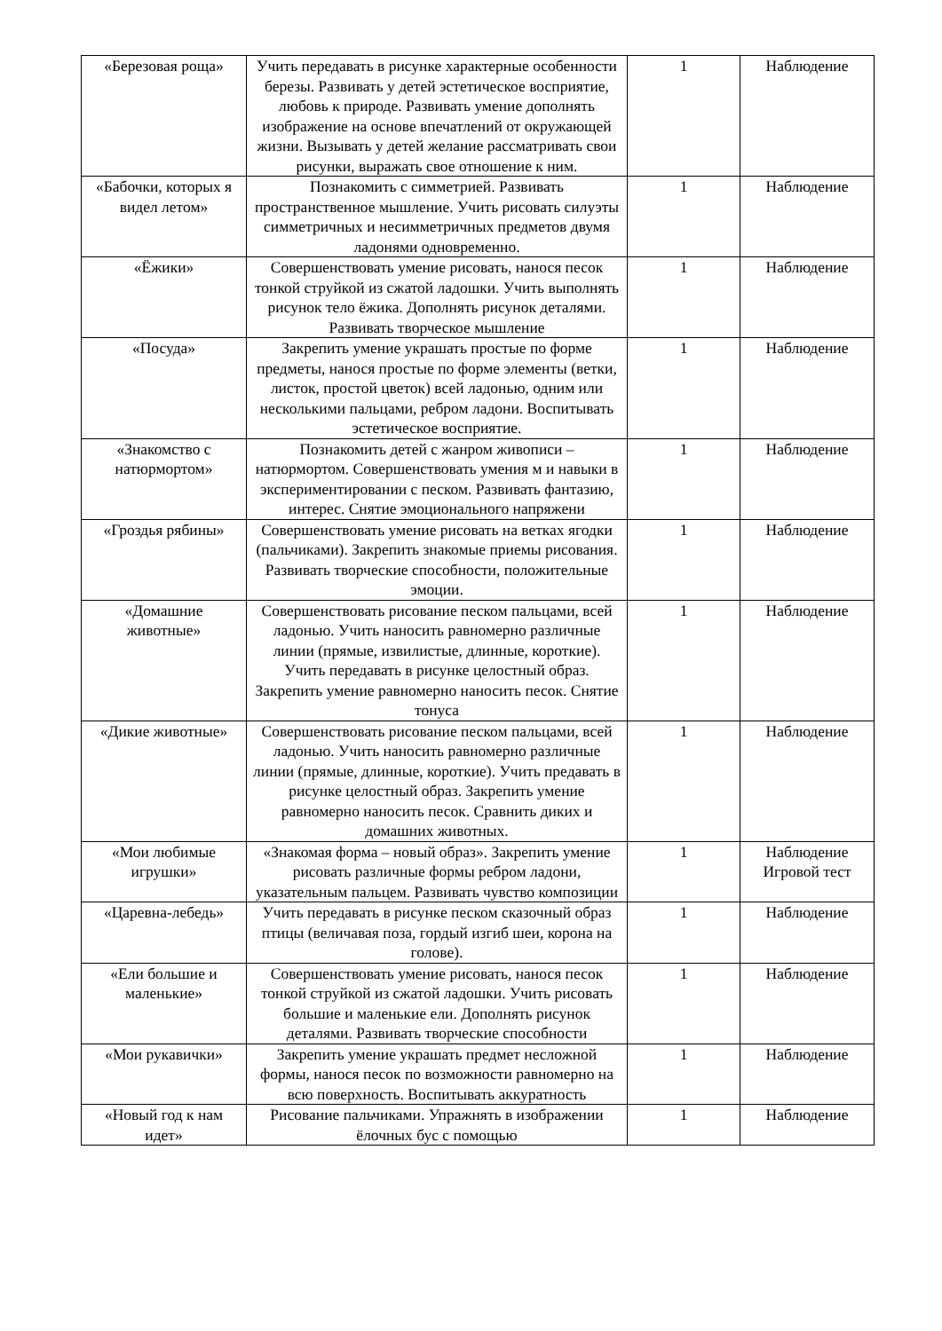| «Березовая роща» | Учить передавать в рисунке характерные особенности березы. Развивать у детей эстетическое восприятие, любовь к природе. Развивать умение дополнять изображение на основе впечатлений от окружающей жизни. Вызывать у детей желание рассматривать свои рисунки, выражать свое отношение к ним. | 1 | Наблюдение |
| «Бабочки, которых я видел летом» | Познакомить с симметрией. Развивать пространственное мышление. Учить рисовать силуэты симметричных и несимметричных предметов двумя ладонями одновременно. | 1 | Наблюдение |
| «Ёжики» | Совершенствовать умение рисовать, нанося песок тонкой струйкой из сжатой ладошки. Учить выполнять рисунок тело ёжика. Дополнять рисунок деталями. Развивать творческое мышление | 1 | Наблюдение |
| «Посуда» | Закрепить умение украшать простые по форме предметы, нанося простые по форме элементы (ветки, листок, простой цветок) всей ладонью, одним или несколькими пальцами, ребром ладони. Воспитывать эстетическое восприятие. | 1 | Наблюдение |
| «Знакомство с натюрмортом» | Познакомить детей с жанром живописи – натюрмортом. Совершенствовать умения м и навыки в экспериментировании с песком. Развивать фантазию, интерес. Снятие эмоционального напряжени | 1 | Наблюдение |
| «Гроздья рябины» | Совершенствовать умение рисовать на ветках ягодки (пальчиками). Закрепить знакомые приемы рисования. Развивать творческие способности, положительные эмоции. | 1 | Наблюдение |
| «Домашние животные» | Совершенствовать рисование песком пальцами, всей ладонью. Учить наносить равномерно различные линии (прямые, извилистые, длинные, короткие). Учить передавать в рисунке целостный образ. Закрепить умение равномерно наносить песок. Снятие тонуса | 1 | Наблюдение |
| «Дикие животные» | Совершенствовать рисование песком пальцами, всей ладонью. Учить наносить равномерно различные линии (прямые, длинные, короткие). Учить предавать в рисунке целостный образ. Закрепить умение равномерно наносить песок. Сравнить диких и домашних животных. | 1 | Наблюдение |
| «Мои любимые игрушки» | «Знакомая форма – новый образ». Закрепить умение рисовать различные формы ребром ладони, указательным пальцем. Развивать чувство композиции | 1 | Наблюдение Игровой тест |
| «Царевна-лебедь» | Учить передавать в рисунке песком сказочный образ птицы (величавая поза, гордый изгиб шеи, корона на голове). | 1 | Наблюдение |
| «Ели большие и маленькие» | Совершенствовать умение рисовать, нанося песок тонкой струйкой из сжатой ладошки. Учить рисовать большие и маленькие ели. Дополнять рисунок деталями. Развивать творческие способности | 1 | Наблюдение |
| «Мои рукавички» | Закрепить умение украшать предмет несложной формы, нанося песок по возможности равномерно на всю поверхность. Воспитывать аккуратность | 1 | Наблюдение |
| «Новый год к нам идет» | Рисование пальчиками. Упражнять в изображении ёлочных бус с помощью | 1 | Наблюдение |